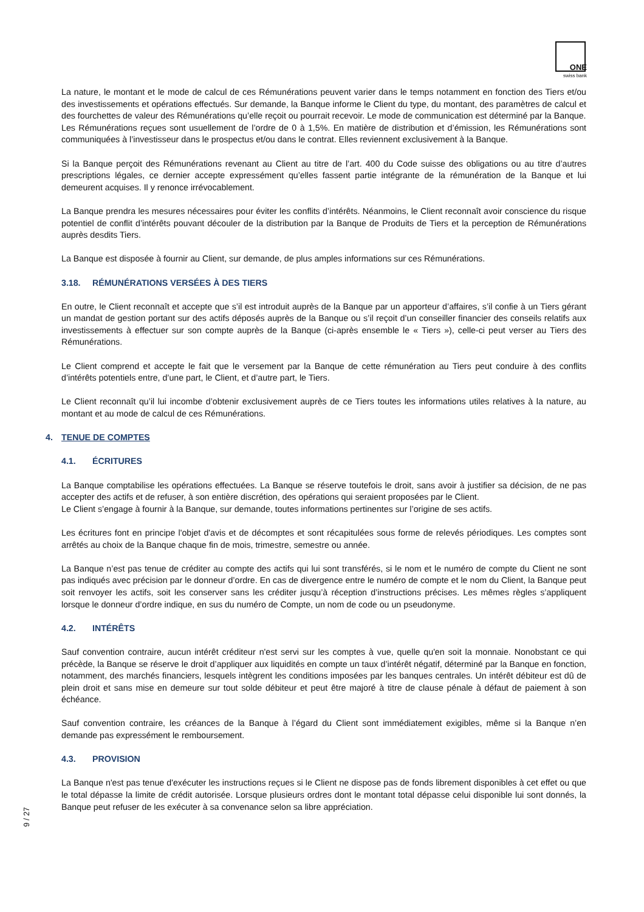ONE
swiss bank
La nature, le montant et le mode de calcul de ces Rémunérations peuvent varier dans le temps notamment en fonction des Tiers et/ou des investissements et opérations effectués. Sur demande, la Banque informe le Client du type, du montant, des paramètres de calcul et des fourchettes de valeur des Rémunérations qu’elle reçoit ou pourrait recevoir. Le mode de communication est déterminé par la Banque.
Les Rémunérations reçues sont usuellement de l’ordre de 0 à 1,5%. En matière de distribution et d’émission, les Rémunérations sont communiquées à l’investisseur dans le prospectus et/ou dans le contrat. Elles reviennent exclusivement à la Banque.
Si la Banque perçoit des Rémunérations revenant au Client au titre de l’art. 400 du Code suisse des obligations ou au titre d’autres prescriptions légales, ce dernier accepte expressément qu’elles fassent partie intégrante de la rémunération de la Banque et lui demeurent acquises. Il y renonce irrévocablement.
La Banque prendra les mesures nécessaires pour éviter les conflits d’intérêts. Néanmoins, le Client reconnaît avoir conscience du risque potentiel de conflit d’intérêts pouvant découler de la distribution par la Banque de Produits de Tiers et la perception de Rémunérations auprès desdits Tiers.
La Banque est disposée à fournir au Client, sur demande, de plus amples informations sur ces Rémunérations.
3.18. RÉMUNÉRATIONS VERSÉES À DES TIERS
En outre, le Client reconnaît et accepte que s’il est introduit auprès de la Banque par un apporteur d’affaires, s’il confie à un Tiers gérant un mandat de gestion portant sur des actifs déposés auprès de la Banque ou s’il reçoit d’un conseiller financier des conseils relatifs aux investissements à effectuer sur son compte auprès de la Banque (ci-après ensemble le « Tiers »), celle-ci peut verser au Tiers des Rémunérations.
Le Client comprend et accepte le fait que le versement par la Banque de cette rémunération au Tiers peut conduire à des conflits d’intérêts potentiels entre, d’une part, le Client, et d’autre part, le Tiers.
Le Client reconnaît qu’il lui incombe d’obtenir exclusivement auprès de ce Tiers toutes les informations utiles relatives à la nature, au montant et au mode de calcul de ces Rémunérations.
4. TENUE DE COMPTES
4.1. ÉCRITURES
La Banque comptabilise les opérations effectuées. La Banque se réserve toutefois le droit, sans avoir à justifier sa décision, de ne pas accepter des actifs et de refuser, à son entière discrétion, des opérations qui seraient proposées par le Client.
Le Client s’engage à fournir à la Banque, sur demande, toutes informations pertinentes sur l’origine de ses actifs.
Les écritures font en principe l'objet d'avis et de décomptes et sont récapitulées sous forme de relevés périodiques. Les comptes sont arrêtés au choix de la Banque chaque fin de mois, trimestre, semestre ou année.
La Banque n’est pas tenue de créditer au compte des actifs qui lui sont transférés, si le nom et le numéro de compte du Client ne sont pas indiqués avec précision par le donneur d’ordre. En cas de divergence entre le numéro de compte et le nom du Client, la Banque peut soit renvoyer les actifs, soit les conserver sans les créditer jusqu’à réception d’instructions précises. Les mêmes règles s’appliquent lorsque le donneur d’ordre indique, en sus du numéro de Compte, un nom de code ou un pseudonyme.
4.2. INTÉRÊTS
Sauf convention contraire, aucun intérêt créditeur n'est servi sur les comptes à vue, quelle qu'en soit la monnaie. Nonobstant ce qui précède, la Banque se réserve le droit d’appliquer aux liquidités en compte un taux d’intérêt négatif, déterminé par la Banque en fonction, notamment, des marchés financiers, lesquels intègrent les conditions imposées par les banques centrales. Un intérêt débiteur est dû de plein droit et sans mise en demeure sur tout solde débiteur et peut être majoré à titre de clause pénale à défaut de paiement à son échéance.
Sauf convention contraire, les créances de la Banque à l’égard du Client sont immédiatement exigibles, même si la Banque n’en demande pas expressément le remboursement.
4.3. PROVISION
La Banque n'est pas tenue d'exécuter les instructions reçues si le Client ne dispose pas de fonds librement disponibles à cet effet ou que le total dépasse la limite de crédit autorisée. Lorsque plusieurs ordres dont le montant total dépasse celui disponible lui sont donnés, la Banque peut refuser de les exécuter à sa convenance selon sa libre appréciation.
9 / 27